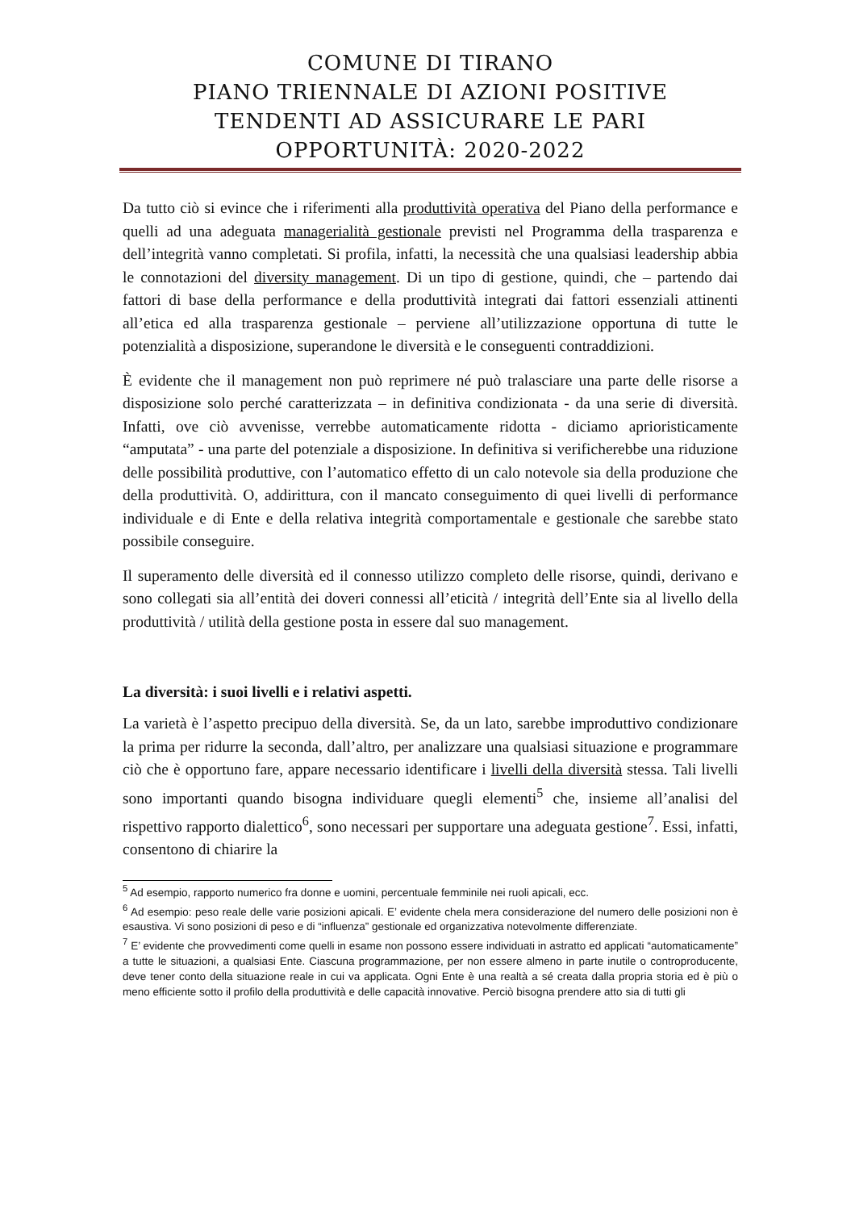COMUNE DI TIRANO
PIANO TRIENNALE DI AZIONI POSITIVE
TENDENTI AD ASSICURARE LE PARI
OPPORTUNITÀ: 2020-2022
Da tutto ciò si evince che i riferimenti alla produttività operativa del Piano della performance e quelli ad una adeguata managerialità gestionale previsti nel Programma della trasparenza e dell’integrità vanno completati. Si profila, infatti, la necessità che una qualsiasi leadership abbia le connotazioni del diversity management. Di un tipo di gestione, quindi, che – partendo dai fattori di base della performance e della produttività integrati dai fattori essenziali attinenti all’etica ed alla trasparenza gestionale – perviene all’utilizzazione opportuna di tutte le potenzialità a disposizione, superandone le diversità e le conseguenti contraddizioni.
È evidente che il management non può reprimere né può tralasciare una parte delle risorse a disposizione solo perché caratterizzata – in definitiva condizionata - da una serie di diversità. Infatti, ove ciò avvenisse, verrebbe automaticamente ridotta - diciamo aprioristicamente “amputata” - una parte del potenziale a disposizione. In definitiva si verificherebbe una riduzione delle possibilità produttive, con l’automatico effetto di un calo notevole sia della produzione che della produttività. O, addirittura, con il mancato conseguimento di quei livelli di performance individuale e di Ente e della relativa integrità comportamentale e gestionale che sarebbe stato possibile conseguire.
Il superamento delle diversità ed il connesso utilizzo completo delle risorse, quindi, derivano e sono collegati sia all’entità dei doveri connessi all’eticità / integrità dell’Ente sia al livello della produttività / utilità della gestione posta in essere dal suo management.
La diversità: i suoi livelli e i relativi aspetti.
La varietà è l’aspetto precipuo della diversità. Se, da un lato, sarebbe improduttivo condizionare la prima per ridurre la seconda, dall’altro, per analizzare una qualsiasi situazione e programmare ciò che è opportuno fare, appare necessario identificare i livelli della diversità stessa. Tali livelli sono importanti quando bisogna individuare quegli elementi<sup>5</sup> che, insieme all’analisi del rispettivo rapporto dialettico<sup>6</sup>, sono necessari per supportare una adeguata gestione<sup>7</sup>. Essi, infatti, consentono di chiarire la
<sup>5</sup> Ad esempio, rapporto numerico fra donne e uomini, percentuale femminile nei ruoli apicali, ecc.
<sup>6</sup> Ad esempio: peso reale delle varie posizioni apicali. E’ evidente chela mera considerazione del numero delle posizioni non è esaustiva. Vi sono posizioni di peso e di “influenza” gestionale ed organizzativa notevolmente differenziate.
<sup>7</sup> E’ evidente che provvedimenti come quelli in esame non possono essere individuati in astratto ed applicati “automaticamente” a tutte le situazioni, a qualsiasi Ente. Ciascuna programmazione, per non essere almeno in parte inutile o controproducente, deve tener conto della situazione reale in cui va applicata. Ogni Ente è una realtà a sé creata dalla propria storia ed è più o meno efficiente sotto il profilo della produttività e delle capacità innovative. Perciò bisogna prendere atto sia di tutti gli